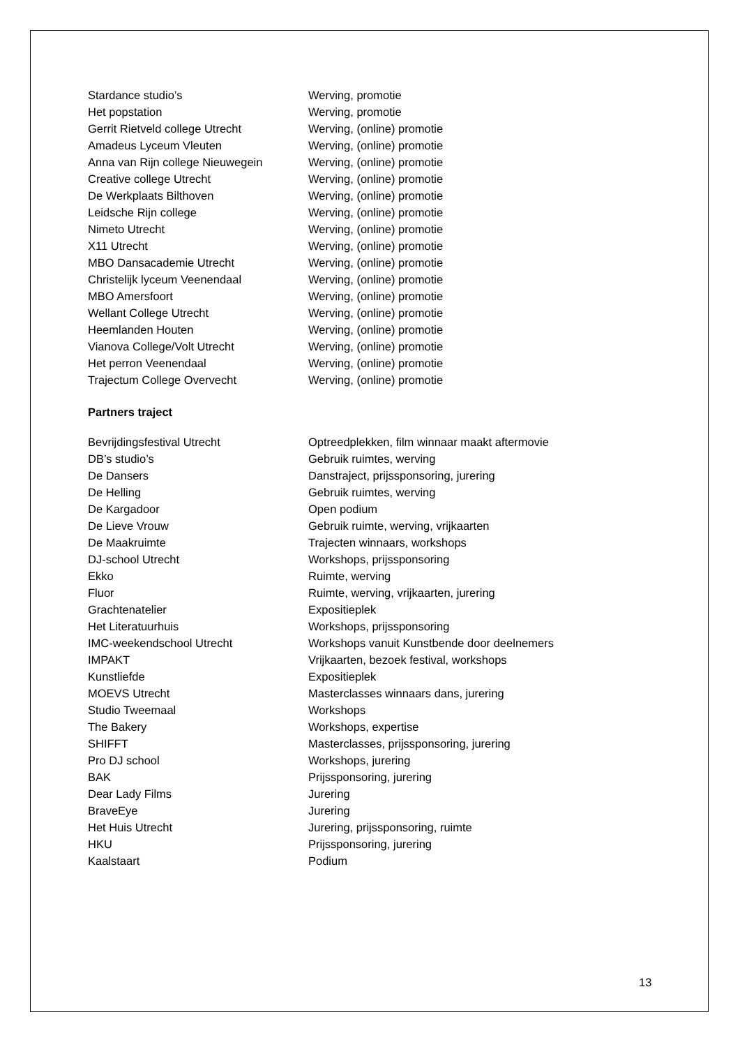| Stardance studio’s | Werving, promotie |
| Het popstation | Werving, promotie |
| Gerrit Rietveld college Utrecht | Werving, (online) promotie |
| Amadeus Lyceum Vleuten | Werving, (online) promotie |
| Anna van Rijn college Nieuwegein | Werving, (online) promotie |
| Creative college Utrecht | Werving, (online) promotie |
| De Werkplaats Bilthoven | Werving, (online) promotie |
| Leidsche Rijn college | Werving, (online) promotie |
| Nimeto Utrecht | Werving, (online) promotie |
| X11 Utrecht | Werving, (online) promotie |
| MBO Dansacademie Utrecht | Werving, (online) promotie |
| Christelijk lyceum Veenendaal | Werving, (online) promotie |
| MBO Amersfoort | Werving, (online) promotie |
| Wellant College Utrecht | Werving, (online) promotie |
| Heemlanden Houten | Werving, (online) promotie |
| Vianova College/Volt Utrecht | Werving, (online) promotie |
| Het perron Veenendaal | Werving, (online) promotie |
| Trajectum College Overvecht | Werving, (online) promotie |
Partners traject
| Bevrijdingsfestival Utrecht | Optreedplekken, film winnaar maakt aftermovie |
| DB’s studio’s | Gebruik ruimtes, werving |
| De Dansers | Danstraject, prijssponsoring, jurering |
| De Helling | Gebruik ruimtes, werving |
| De Kargadoor | Open podium |
| De Lieve Vrouw | Gebruik ruimte, werving, vrijkaarten |
| De Maakruimte | Trajecten winnaars, workshops |
| DJ-school Utrecht | Workshops, prijssponsoring |
| Ekko | Ruimte, werving |
| Fluor | Ruimte, werving, vrijkaarten, jurering |
| Grachtenatelier | Expositieplek |
| Het Literatuurhuis | Workshops, prijssponsoring |
| IMC-weekendschool Utrecht | Workshops vanuit Kunstbende door deelnemers |
| IMPAKT | Vrijkaarten, bezoek festival, workshops |
| Kunstliefde | Expositieplek |
| MOEVS Utrecht | Masterclasses winnaars dans, jurering |
| Studio Tweemaal | Workshops |
| The Bakery | Workshops, expertise |
| SHIFFT | Masterclasses, prijssponsoring, jurering |
| Pro DJ school | Workshops, jurering |
| BAK | Prijssponsoring, jurering |
| Dear Lady Films | Jurering |
| BraveEye | Jurering |
| Het Huis Utrecht | Jurering, prijssponsoring, ruimte |
| HKU | Prijssponsoring, jurering |
| Kaalstaart | Podium |
13